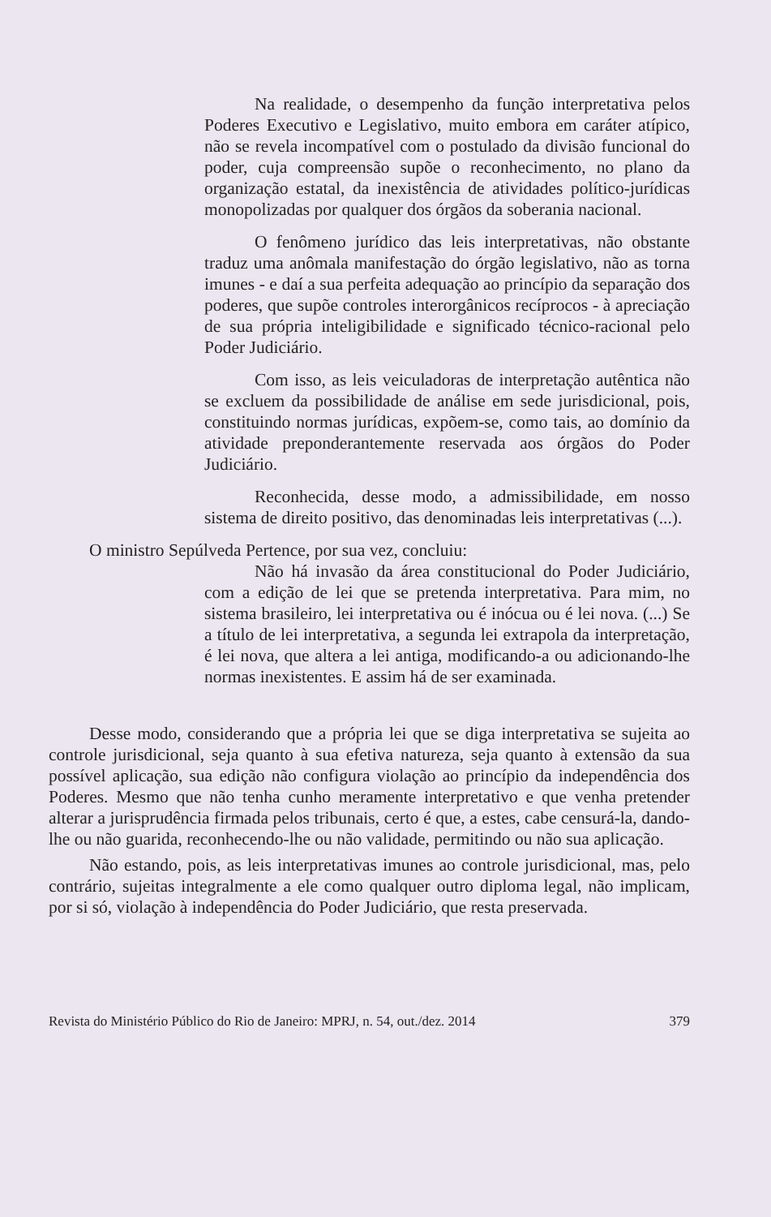Na realidade, o desempenho da função interpretativa pelos Poderes Executivo e Legislativo, muito embora em caráter atípico, não se revela incompatível com o postulado da divisão funcional do poder, cuja compreensão supõe o reconhecimento, no plano da organização estatal, da inexistência de atividades político-jurídicas monopolizadas por qualquer dos órgãos da soberania nacional.
O fenômeno jurídico das leis interpretativas, não obstante traduz uma anômala manifestação do órgão legislativo, não as torna imunes - e daí a sua perfeita adequação ao princípio da separação dos poderes, que supõe controles interorgânicos recíprocos - à apreciação de sua própria inteligibilidade e significado técnico-racional pelo Poder Judiciário.
Com isso, as leis veiculadoras de interpretação autêntica não se excluem da possibilidade de análise em sede jurisdicional, pois, constituindo normas jurídicas, expõem-se, como tais, ao domínio da atividade preponderantemente reservada aos órgãos do Poder Judiciário.
Reconhecida, desse modo, a admissibilidade, em nosso sistema de direito positivo, das denominadas leis interpretativas (...).
O ministro Sepúlveda Pertence, por sua vez, concluiu:
Não há invasão da área constitucional do Poder Judiciário, com a edição de lei que se pretenda interpretativa. Para mim, no sistema brasileiro, lei interpretativa ou é inócua ou é lei nova. (...) Se a título de lei interpretativa, a segunda lei extrapola da interpretação, é lei nova, que altera a lei antiga, modificando-a ou adicionando-lhe normas inexistentes. E assim há de ser examinada.
Desse modo, considerando que a própria lei que se diga interpretativa se sujeita ao controle jurisdicional, seja quanto à sua efetiva natureza, seja quanto à extensão da sua possível aplicação, sua edição não configura violação ao princípio da independência dos Poderes. Mesmo que não tenha cunho meramente interpretativo e que venha pretender alterar a jurisprudência firmada pelos tribunais, certo é que, a estes, cabe censurá-la, dando-lhe ou não guarida, reconhecendo-lhe ou não validade, permitindo ou não sua aplicação.
Não estando, pois, as leis interpretativas imunes ao controle jurisdicional, mas, pelo contrário, sujeitas integralmente a ele como qualquer outro diploma legal, não implicam, por si só, violação à independência do Poder Judiciário, que resta preservada.
Revista do Ministério Público do Rio de Janeiro: MPRJ, n. 54, out./dez. 2014 379